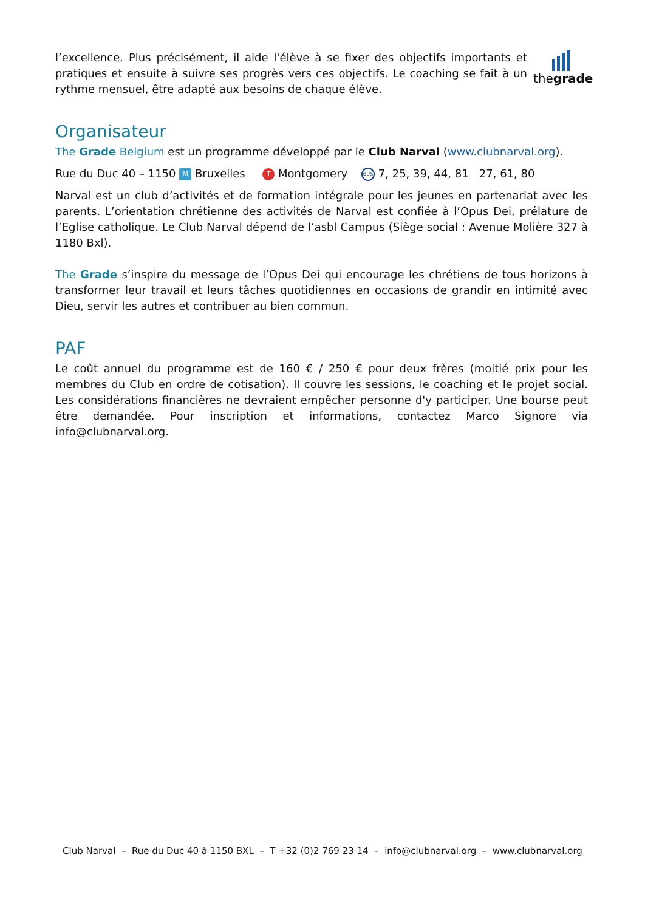l’excellence. Plus précisément, il aide l'élève à se fixer des objectifs importants et pratiques et ensuite à suivre ses progrès vers ces objectifs. Le coaching se fait à un rythme mensuel, être adapté aux besoins de chaque élève.
thegrade
Organisateur
The Grade Belgium est un programme développé par le Club Narval (www.clubnarval.org).
Rue du Duc 40 – 1150 M Bruxelles T Montgomery BUS 7, 25, 39, 44, 81 27, 61, 80
Narval est un club d’activités et de formation intégrale pour les jeunes en partenariat avec les parents. L’orientation chrétienne des activités de Narval est confiée à l’Opus Dei, prélature de l’Eglise catholique. Le Club Narval dépend de l’asbl Campus (Siège social : Avenue Molière 327 à 1180 Bxl).
The Grade s’inspire du message de l’Opus Dei qui encourage les chrétiens de tous horizons à transformer leur travail et leurs tâches quotidiennes en occasions de grandir en intimité avec Dieu, servir les autres et contribuer au bien commun.
PAF
Le coût annuel du programme est de 160 € / 250 € pour deux frères (moitié prix pour les membres du Club en ordre de cotisation). Il couvre les sessions, le coaching et le projet social. Les considérations financières ne devraient empêcher personne d'y participer. Une bourse peut être demandée. Pour inscription et informations, contactez Marco Signore via info@clubnarval.org.
Club Narval – Rue du Duc 40 à 1150 BXL – T +32 (0)2 769 23 14 – info@clubnarval.org – www.clubnarval.org